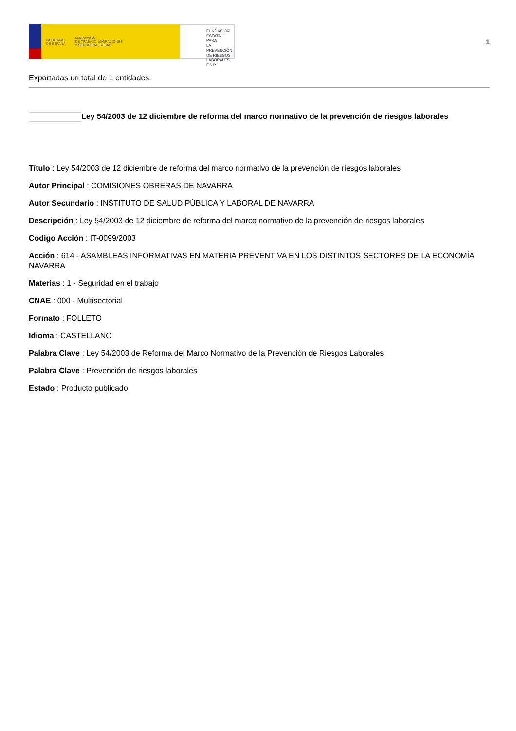GOBIERNO
DE ESPAÑA
MINISTERIO
DE TRABAJO, MIGRACIONES
Y SEGURIDAD SOCIAL
FUNDACIÓN
ESTATAL PARA
LA PREVENCIÓN
DE RIESGOS
LABORALES, F.S.P.
1
Exportadas un total de 1 entidades.
Ley 54/2003 de 12 diciembre de reforma del marco normativo de la prevención de riesgos laborales
Título : Ley 54/2003 de 12 diciembre de reforma del marco normativo de la prevención de riesgos laborales
Autor Principal : COMISIONES OBRERAS DE NAVARRA
Autor Secundario : INSTITUTO DE SALUD PÚBLICA Y LABORAL DE NAVARRA
Descripción : Ley 54/2003 de 12 diciembre de reforma del marco normativo de la prevención de riesgos laborales
Código Acción : IT-0099/2003
Acción : 614 - ASAMBLEAS INFORMATIVAS EN MATERIA PREVENTIVA EN LOS DISTINTOS SECTORES DE LA ECONOMÍA NAVARRA
Materias : 1 - Seguridad en el trabajo
CNAE : 000 - Multisectorial
Formato : FOLLETO
Idioma : CASTELLANO
Palabra Clave : Ley 54/2003 de Reforma del Marco Normativo de la Prevención de Riesgos Laborales
Palabra Clave : Prevención de riesgos laborales
Estado : Producto publicado